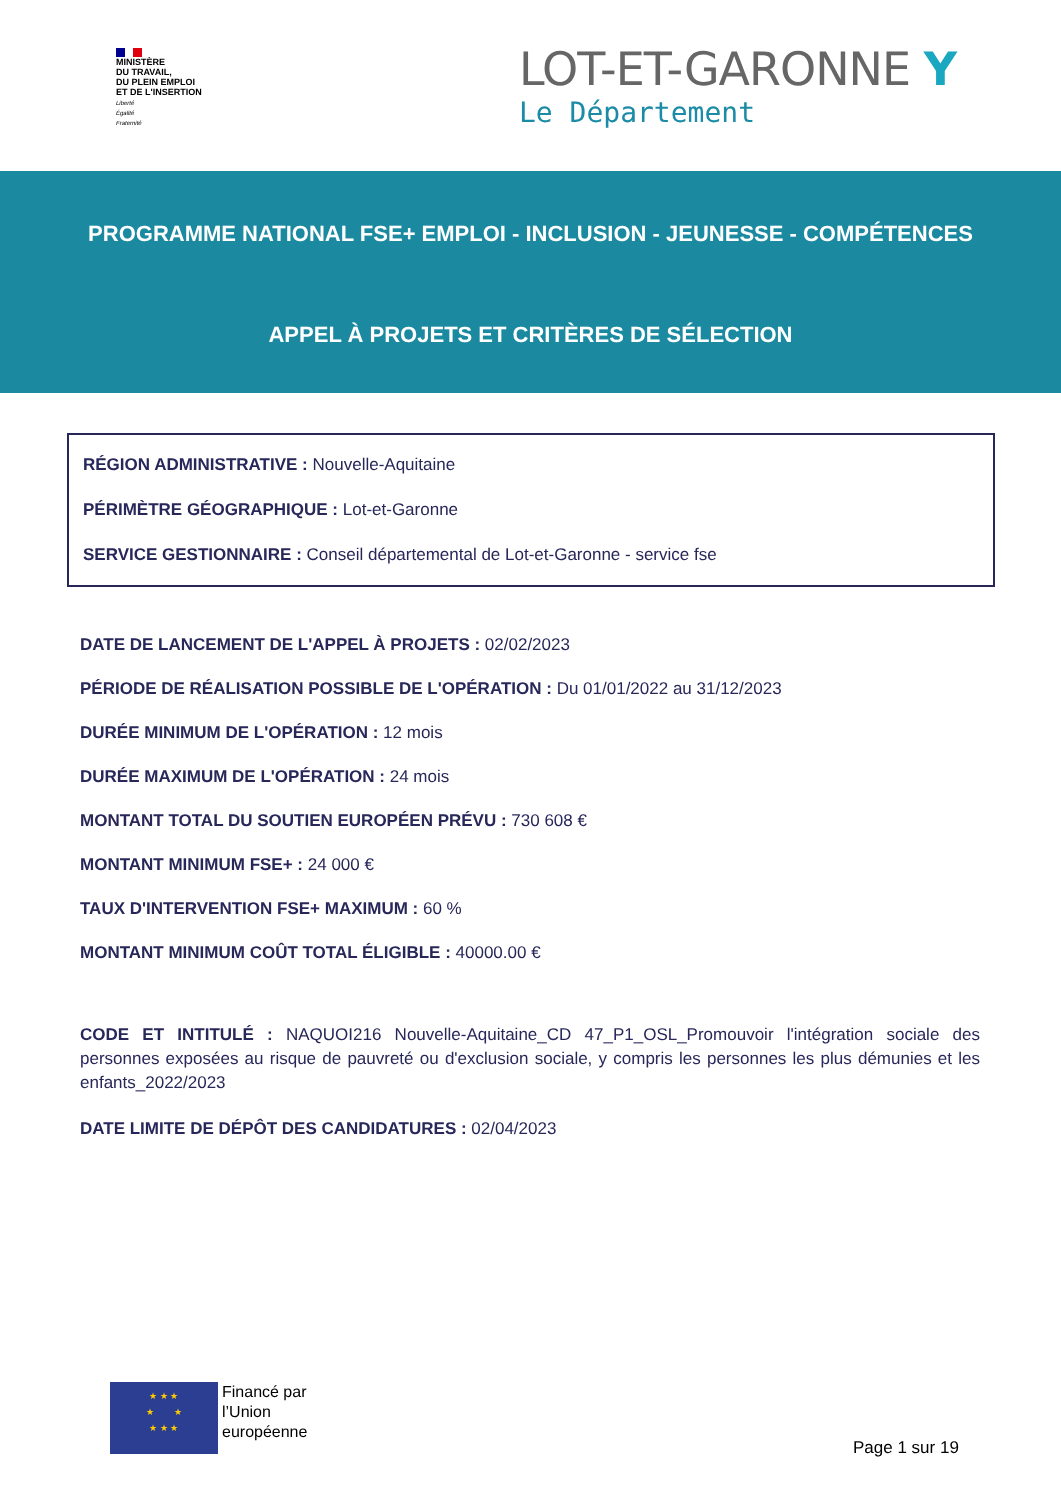MINISTÈRE
DU TRAVAIL,
DU PLEIN EMPLOI
ET DE L'INSERTION
Liberté
Égalité
Fraternité
LOT-ET-GARONNE Y
Le Département
PROGRAMME NATIONAL FSE+ EMPLOI - INCLUSION - JEUNESSE - COMPÉTENCES
APPEL À PROJETS ET CRITÈRES DE SÉLECTION
RÉGION ADMINISTRATIVE : Nouvelle-Aquitaine
PÉRIMÈTRE GÉOGRAPHIQUE : Lot-et-Garonne
SERVICE GESTIONNAIRE : Conseil départemental de Lot-et-Garonne - service fse
DATE DE LANCEMENT DE L'APPEL À PROJETS : 02/02/2023
PÉRIODE DE RÉALISATION POSSIBLE DE L'OPÉRATION : Du 01/01/2022 au 31/12/2023
DURÉE MINIMUM DE L'OPÉRATION : 12 mois
DURÉE MAXIMUM DE L'OPÉRATION : 24 mois
MONTANT TOTAL DU SOUTIEN EUROPÉEN PRÉVU : 730 608 €
MONTANT MINIMUM FSE+ : 24 000 €
TAUX D'INTERVENTION FSE+ MAXIMUM : 60 %
MONTANT MINIMUM COÛT TOTAL ÉLIGIBLE : 40000.00 €
CODE ET INTITULÉ : NAQUOI216 Nouvelle-Aquitaine_CD 47_P1_OSL_Promouvoir l'intégration sociale des personnes exposées au risque de pauvreté ou d'exclusion sociale, y compris les personnes les plus démunies et les enfants_2022/2023
DATE LIMITE DE DÉPÔT DES CANDIDATURES : 02/04/2023
★ ★ ★
★ ★
★ ★ ★
Financé par
l’Union
européenne
Page 1 sur 19